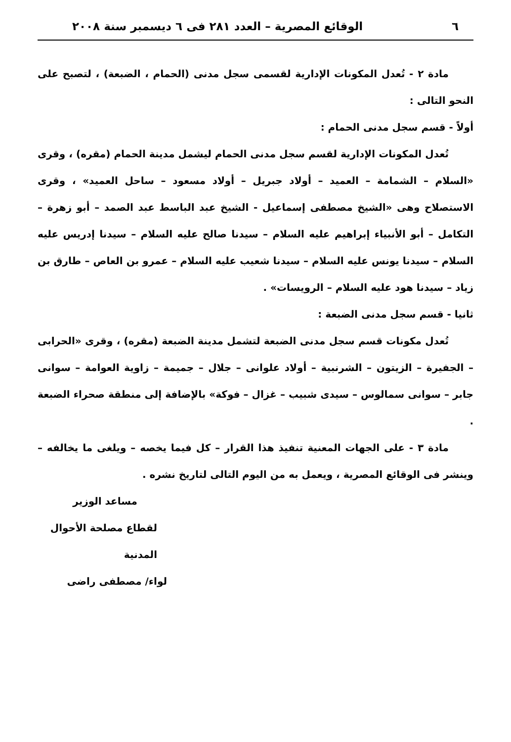٦ الوقائع المصرية – العدد ٢٨١ فى ٦ ديسمبر سنة ٢٠٠٨
مادة ٢ - تُعدل المكونات الإدارية لقسمى سجل مدنى (الحمام ، الضبعة) ، لتصبح على النحو التالى :
أولاً - قسم سجل مدنى الحمام :
تُعدل المكونات الإدارية لقسم سجل مدنى الحمام ليشمل مدينة الحمام (مقره) ، وقرى «السلام – الشمامة – العميد – أولاد جبريل – أولاد مسعود – ساحل العميد» ، وقرى الاستصلاح وهى «الشيخ مصطفى إسماعيل - الشيخ عبد الباسط عبد الصمد – أبو زهرة – التكامل – أبو الأنبياء إبراهيم عليه السلام – سيدنا صالح عليه السلام – سيدنا إدريس عليه السلام – سيدنا يونس عليه السلام – سيدنا شعيب عليه السلام – عمرو بن العاص – طارق بن زياد – سيدنا هود عليه السلام – الرويسات» .
ثانيا - قسم سجل مدنى الضبعة :
تُعدل مكونات قسم سجل مدنى الضبعة لتشمل مدينة الضبعة (مقره) ، وقرى «الحرابى – الجفيرة – الزيتون – الشرنبية – أولاد علوانى – جلال – جميمة – زاوية العوامة – سوانى جابر – سوانى سمالوس – سيدى شبيب – غزال – فوكة» بالإضافة إلى منطقة صحراء الضبعة .
مادة ٣ - على الجهات المعنية تنفيذ هذا القرار – كل فيما يخصه – ويلغى ما يخالفه – وينشر فى الوقائع المصرية ، ويعمل به من اليوم التالى لتاريخ نشره .
مساعد الوزير
لقطاع مصلحة الأحوال المدنية
لواء/ مصطفى راضى